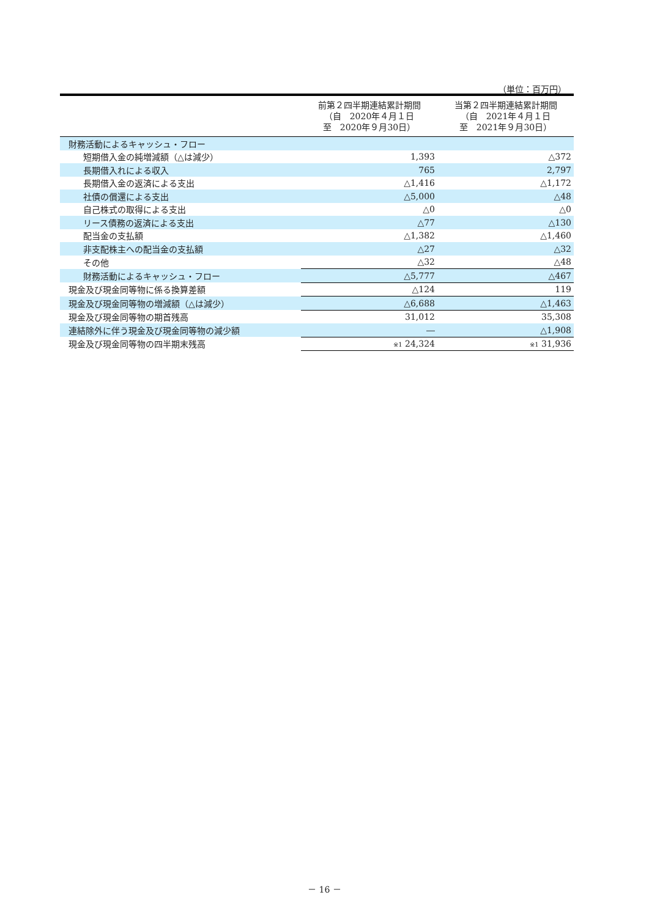（単位：百万円）
| | 前第２四半期連結累計期間 （自 2020年４月１日 至 2020年９月30日） | 当第２四半期連結累計期間 （自 2021年４月１日 至 2021年９月30日） |
| --- | --- | --- |
| 財務活動によるキャッシュ・フロー | | |
| 短期借入金の純増減額（△は減少） | 1,393 | △372 |
| 長期借入れによる収入 | 765 | 2,797 |
| 長期借入金の返済による支出 | △1,416 | △1,172 |
| 社債の償還による支出 | △5,000 | △48 |
| 自己株式の取得による支出 | △0 | △0 |
| リース債務の返済による支出 | △77 | △130 |
| 配当金の支払額 | △1,382 | △1,460 |
| 非支配株主への配当金の支払額 | △27 | △32 |
| その他 | △32 | △48 |
| 財務活動によるキャッシュ・フロー | △5,777 | △467 |
| 現金及び現金同等物に係る換算差額 | △124 | 119 |
| 現金及び現金同等物の増減額（△は減少） | △6,688 | △1,463 |
| 現金及び現金同等物の期首残高 | 31,012 | 35,308 |
| 連結除外に伴う現金及び現金同等物の減少額 | ― | △1,908 |
| 現金及び現金同等物の四半期末残高 | ※1 24,324 | ※1 31,936 |
－ 16 －